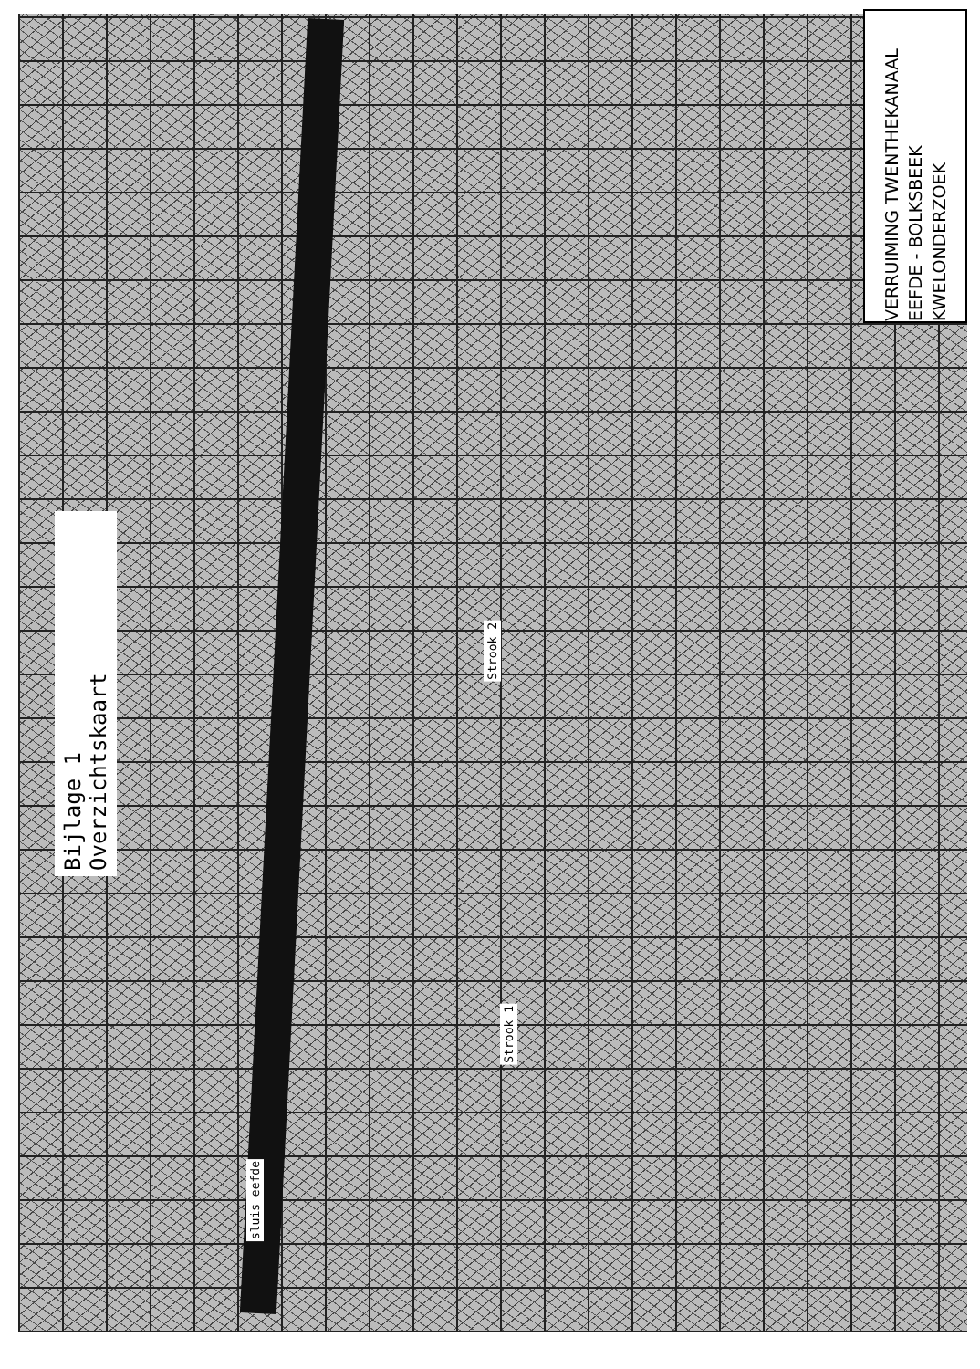Bijlage 1 Overzichtskaart
VERRUIMING TWENTHEKANAAL
EEFDE - BOLKSBEEK
KWELONDERZOEK
Strook 2
Strook 1
sluis eefde